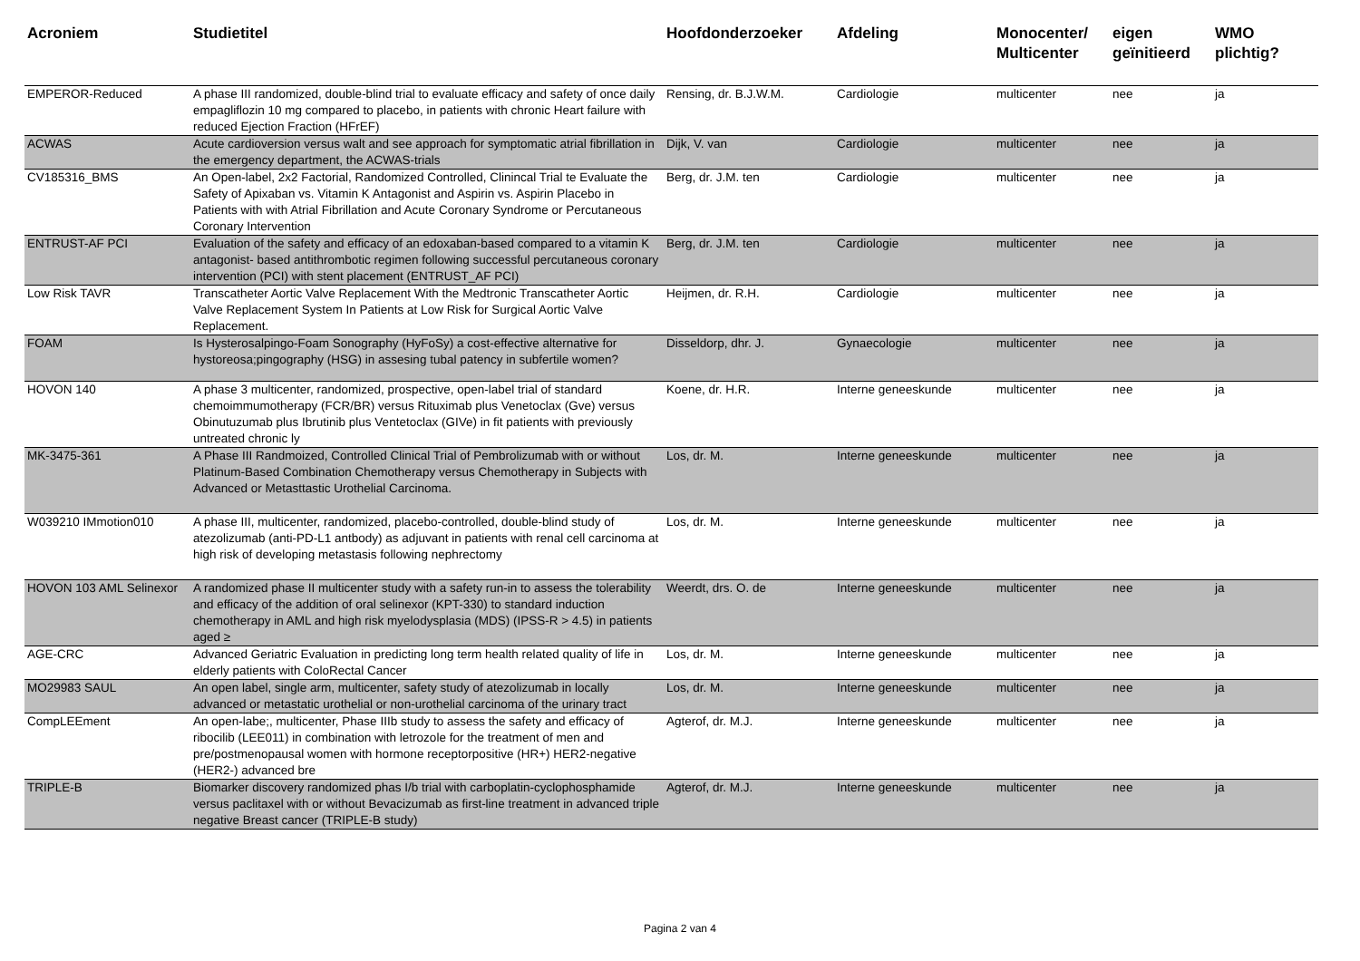| Acroniem | Studietitel | Hoofdonderzoeker | Afdeling | Monocenter/ Multicenter | eigen geïnitieerd | WMO plichtig? |
| --- | --- | --- | --- | --- | --- | --- |
| EMPEROR-Reduced | A phase III randomized, double-blind trial to evaluate efficacy and safety of once daily empagliflozin 10 mg compared to placebo, in patients with chronic Heart failure with reduced Ejection Fraction (HFrEF) | Rensing, dr. B.J.W.M. | Cardiologie | multicenter | nee | ja |
| ACWAS | Acute cardioversion versus walt and see approach for symptomatic atrial fibrillation in the emergency department, the ACWAS-trials | Dijk, V. van | Cardiologie | multicenter | nee | ja |
| CV185316_BMS | An Open-label, 2x2 Factorial, Randomized Controlled, Clinincal Trial te Evaluate the Safety of Apixaban vs. Vitamin K Antagonist and Aspirin vs. Aspirin Placebo in Patients with with Atrial Fibrillation and Acute Coronary Syndrome or Percutaneous Coronary Intervention | Berg, dr. J.M. ten | Cardiologie | multicenter | nee | ja |
| ENTRUST-AF PCI | Evaluation of the safety and efficacy of an edoxaban-based compared to a vitamin K antagonist- based antithrombotic regimen following successful percutaneous coronary intervention (PCI) with stent placement (ENTRUST_AF PCI) | Berg, dr. J.M. ten | Cardiologie | multicenter | nee | ja |
| Low Risk TAVR | Transcatheter Aortic Valve Replacement With the Medtronic Transcatheter Aortic Valve Replacement System In Patients at Low Risk for Surgical Aortic Valve Replacement. | Heijmen, dr. R.H. | Cardiologie | multicenter | nee | ja |
| FOAM | Is Hysterosalpingo-Foam Sonography (HyFoSy) a cost-effective alternative for hystoreosa;pingography (HSG) in assesing tubal patency in subfertile women? | Disseldorp, dhr. J. | Gynaecologie | multicenter | nee | ja |
| HOVON 140 | A phase 3 multicenter, randomized, prospective, open-label trial of standard chemoimmumotherapy (FCR/BR) versus Rituximab plus Venetoclax (Gve) versus Obinutuzumab plus Ibrutinib plus Ventetoclax (GIVe) in fit patients with previously untreated chronic ly | Koene, dr. H.R. | Interne geneeskunde | multicenter | nee | ja |
| MK-3475-361 | A Phase III Randmoized, Controlled Clinical Trial of Pembrolizumab with or without Platinum-Based Combination Chemotherapy versus Chemotherapy in Subjects with Advanced or Metasttastic Urothelial Carcinoma. | Los, dr. M. | Interne geneeskunde | multicenter | nee | ja |
| W039210 IMmotion010 | A phase III, multicenter, randomized, placebo-controlled, double-blind study of atezolizumab (anti-PD-L1 antbody) as adjuvant in patients with renal cell carcinoma at high risk of developing metastasis following nephrectomy | Los, dr. M. | Interne geneeskunde | multicenter | nee | ja |
| HOVON 103 AML Selinexor | A randomized phase II multicenter study with a safety run-in to assess the tolerability and efficacy of the addition of oral selinexor (KPT-330) to standard induction chemotherapy in AML and high risk myelodysplasia (MDS) (IPSS-R > 4.5) in patients aged ≥ | Weerdt, drs. O. de | Interne geneeskunde | multicenter | nee | ja |
| AGE-CRC | Advanced Geriatric Evaluation in predicting long term health related quality of life in elderly patients with ColoRectal Cancer | Los, dr. M. | Interne geneeskunde | multicenter | nee | ja |
| MO29983 SAUL | An open label, single arm, multicenter, safety study of atezolizumab in locally advanced or metastatic urothelial or non-urothelial carcinoma of the urinary tract | Los, dr. M. | Interne geneeskunde | multicenter | nee | ja |
| CompLEEment | An open-labe;, multicenter, Phase IIIb study to assess the safety and efficacy of ribocilib (LEE011) in combination with letrozole for the treatment of men and pre/postmenopausal women with hormone receptorpositive (HR+) HER2-negative (HER2-) advanced bre | Agterof, dr. M.J. | Interne geneeskunde | multicenter | nee | ja |
| TRIPLE-B | Biomarker discovery randomized phas I/b trial with carboplatin-cyclophosphamide versus paclitaxel with or without Bevacizumab as first-line treatment in advanced triple negative Breast cancer (TRIPLE-B study) | Agterof, dr. M.J. | Interne geneeskunde | multicenter | nee | ja |
Pagina 2 van 4